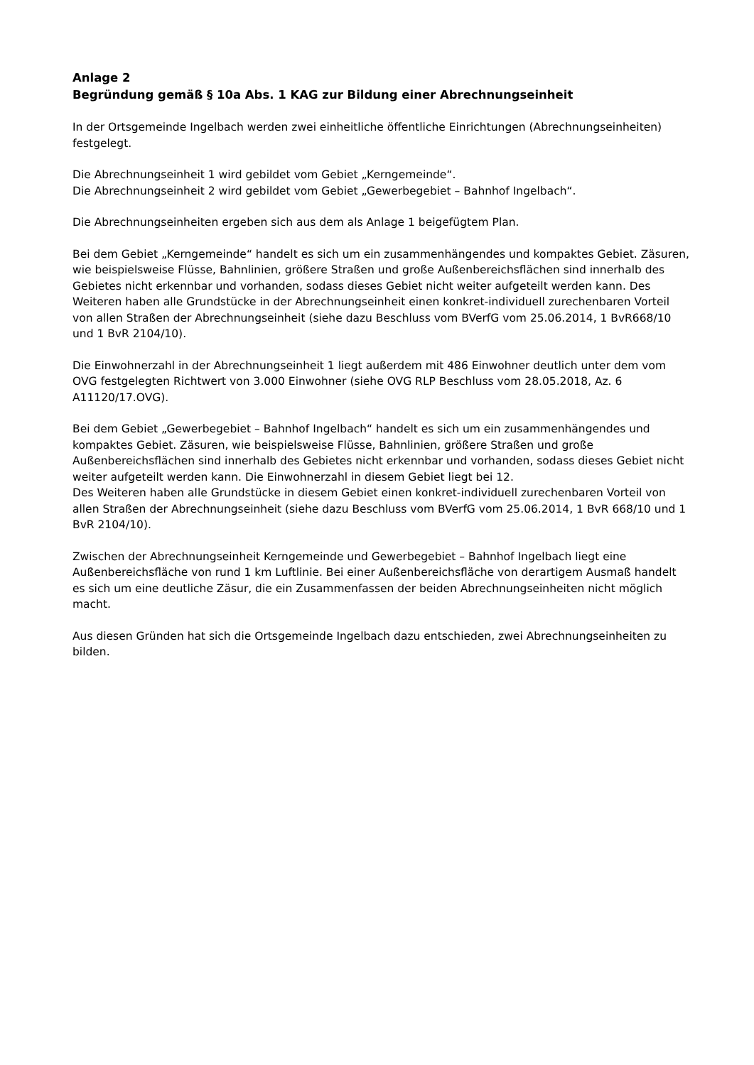Anlage 2
Begründung gemäß § 10a Abs. 1 KAG zur Bildung einer Abrechnungseinheit
In der Ortsgemeinde Ingelbach werden zwei einheitliche öffentliche Einrichtungen (Abrechnungseinheiten) festgelegt.
Die Abrechnungseinheit 1 wird gebildet vom Gebiet „Kerngemeinde“.
Die Abrechnungseinheit 2 wird gebildet vom Gebiet „Gewerbegebiet – Bahnhof Ingelbach“.
Die Abrechnungseinheiten ergeben sich aus dem als Anlage 1 beigefügtem Plan.
Bei dem Gebiet „Kerngemeinde“ handelt es sich um ein zusammenhängendes und kompaktes Gebiet. Zäsuren, wie beispielsweise Flüsse, Bahnlinien, größere Straßen und große Außenbereichsflächen sind innerhalb des Gebietes nicht erkennbar und vorhanden, sodass dieses Gebiet nicht weiter aufgeteilt werden kann. Des Weiteren haben alle Grundstücke in der Abrechnungseinheit einen konkret-individuell zurechenbaren Vorteil von allen Straßen der Abrechnungseinheit (siehe dazu Beschluss vom BVerfG vom 25.06.2014, 1 BvR668/10 und 1 BvR 2104/10).
Die Einwohnerzahl in der Abrechnungseinheit 1 liegt außerdem mit 486 Einwohner deutlich unter dem vom OVG festgelegten Richtwert von 3.000 Einwohner (siehe OVG RLP Beschluss vom 28.05.2018, Az. 6 A11120/17.OVG).
Bei dem Gebiet „Gewerbegebiet – Bahnhof Ingelbach“ handelt es sich um ein zusammenhängendes und kompaktes Gebiet. Zäsuren, wie beispielsweise Flüsse, Bahnlinien, größere Straßen und große Außenbereichsflächen sind innerhalb des Gebietes nicht erkennbar und vorhanden, sodass dieses Gebiet nicht weiter aufgeteilt werden kann. Die Einwohnerzahl in diesem Gebiet liegt bei 12.
Des Weiteren haben alle Grundstücke in diesem Gebiet einen konkret-individuell zurechenbaren Vorteil von allen Straßen der Abrechnungseinheit (siehe dazu Beschluss vom BVerfG vom 25.06.2014, 1 BvR 668/10 und 1 BvR 2104/10).
Zwischen der Abrechnungseinheit Kerngemeinde und Gewerbegebiet – Bahnhof Ingelbach liegt eine Außenbereichsfläche von rund 1 km Luftlinie. Bei einer Außenbereichsfläche von derartigem Ausmaß handelt es sich um eine deutliche Zäsur, die ein Zusammenfassen der beiden Abrechnungseinheiten nicht möglich macht.
Aus diesen Gründen hat sich die Ortsgemeinde Ingelbach dazu entschieden, zwei Abrechnungseinheiten zu bilden.